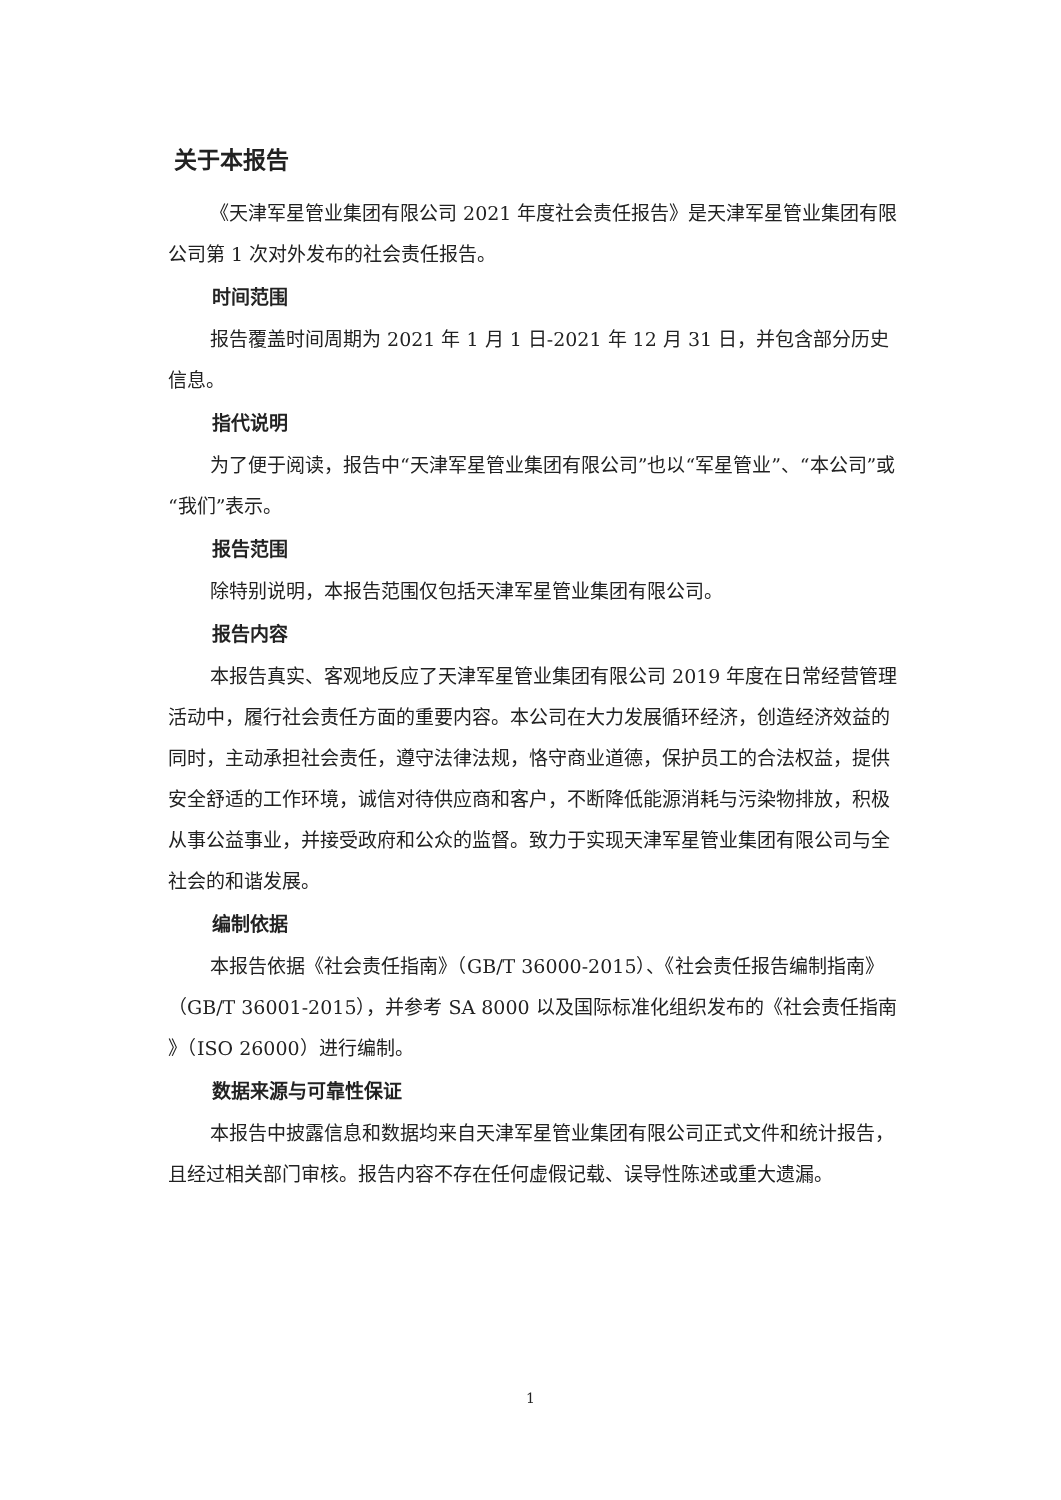关于本报告
《天津军星管业集团有限公司 2021 年度社会责任报告》是天津军星管业集团有限公司第 1 次对外发布的社会责任报告。
时间范围
报告覆盖时间周期为 2021 年 1 月 1 日-2021 年 12 月 31 日，并包含部分历史信息。
指代说明
为了便于阅读，报告中“天津军星管业集团有限公司”也以“军星管业”、“本公司”或“我们”表示。
报告范围
除特别说明，本报告范围仅包括天津军星管业集团有限公司。
报告内容
本报告真实、客观地反应了天津军星管业集团有限公司 2019 年度在日常经营管理活动中，履行社会责任方面的重要内容。本公司在大力发展循环经济，创造经济效益的同时，主动承担社会责任，遵守法律法规，恪守商业道德，保护员工的合法权益，提供安全舒适的工作环境，诚信对待供应商和客户，不断降低能源消耗与污染物排放，积极从事公益事业，并接受政府和公众的监督。致力于实现天津军星管业集团有限公司与全社会的和谐发展。
编制依据
本报告依据《社会责任指南》（GB/T 36000-2015）、《社会责任报告编制指南》（GB/T 36001-2015），并参考 SA 8000 以及国际标准化组织发布的《社会责任指南 》（ISO 26000）进行编制。
数据来源与可靠性保证
本报告中披露信息和数据均来自天津军星管业集团有限公司正式文件和统计报告，且经过相关部门审核。报告内容不存在任何虚假记载、误导性陈述或重大遗漏。
1